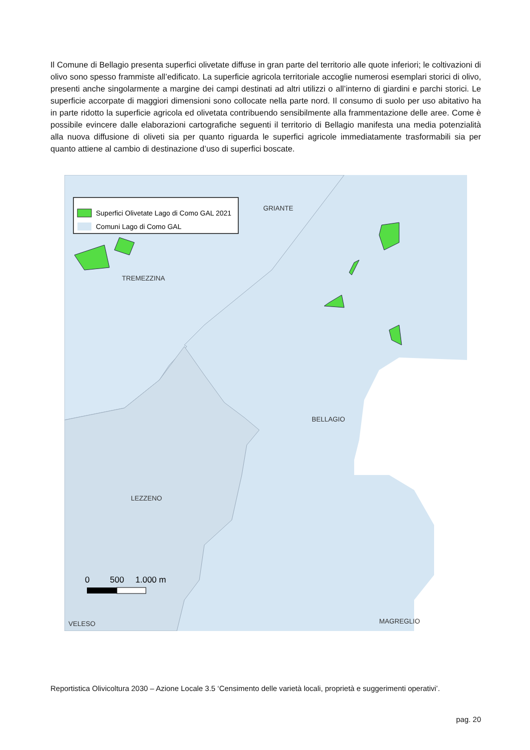Il Comune di Bellagio presenta superfici olivetate diffuse in gran parte del territorio alle quote inferiori; le coltivazioni di olivo sono spesso frammiste all’edificato. La superficie agricola territoriale accoglie numerosi esemplari storici di olivo, presenti anche singolarmente a margine dei campi destinati ad altri utilizzi o all’interno di giardini e parchi storici. Le superficie accorpate di maggiori dimensioni sono collocate nella parte nord. Il consumo di suolo per uso abitativo ha in parte ridotto la superficie agricola ed olivetata contribuendo sensibilmente alla frammentazione delle aree. Come è possibile evincere dalle elaborazioni cartografiche seguenti il territorio di Bellagio manifesta una media potenzialità alla nuova diffusione di oliveti sia per quanto riguarda le superfici agricole immediatamente trasformabili sia per quanto attiene al cambio di destinazione d’uso di superfici boscate.
Superfici Olivetate Lago di Como GAL 2021
Comuni Lago di Como GAL
GRIANTE
TREMEZZINA
BELLAGIO
LEZZENO
VELESO
MAGREGLIO
0
500
1.000 m
Reportistica Olivicoltura 2030 – Azione Locale 3.5 ‘Censimento delle varietà locali, proprietà e suggerimenti operativi’.
pag. 20